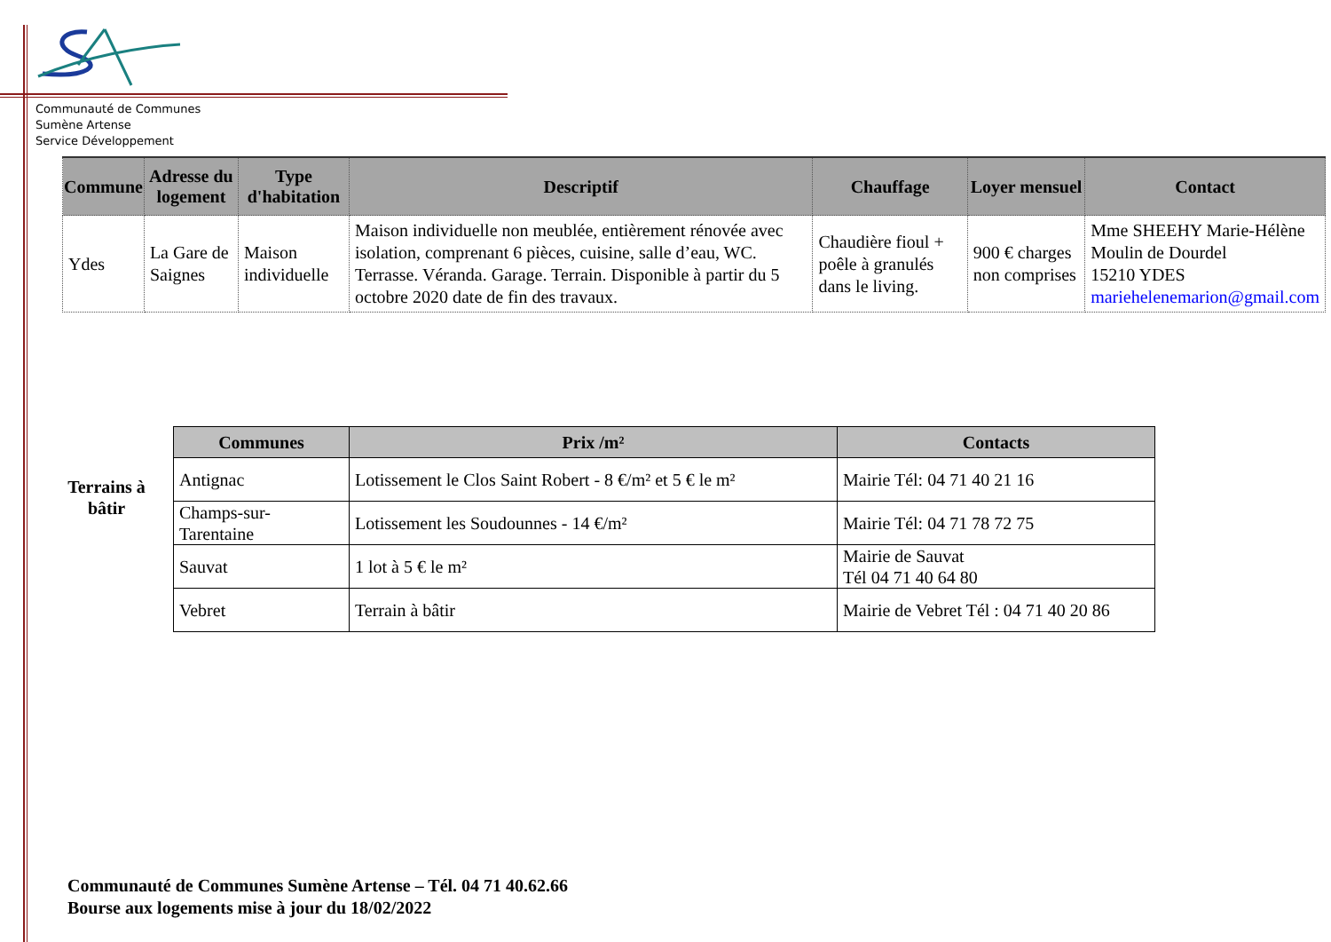Communauté de Communes
Sumène Artense
Service Développement
| Commune | Adresse du logement | Type d'habitation | Descriptif | Chauffage | Loyer mensuel | Contact |
| --- | --- | --- | --- | --- | --- | --- |
| Ydes | La Gare de Saignes | Maison individuelle | Maison individuelle non meublée, entièrement rénovée avec isolation, comprenant 6 pièces, cuisine, salle d’eau, WC. Terrasse. Véranda. Garage. Terrain. Disponible à partir du 5 octobre 2020 date de fin des travaux. | Chaudière fioul + poêle à granulés dans le living. | 900 € charges non comprises | Mme SHEEHY Marie-Hélène Moulin de Dourdel 15210 YDES mariehelenemarion@gmail.com |
Terrains à bâtir
| Communes | Prix /m² | Contacts |
| --- | --- | --- |
| Antignac | Lotissement le Clos Saint Robert - 8 €/m² et 5 € le m² | Mairie Tél: 04 71 40 21 16 |
| Champs-sur-Tarentaine | Lotissement les Soudounnes - 14 €/m² | Mairie Tél: 04 71 78 72 75 |
| Sauvat | 1 lot à 5 € le m² | Mairie de Sauvat Tél 04 71 40 64 80 |
| Vebret | Terrain à bâtir | Mairie de Vebret Tél : 04 71 40 20 86 |
Communauté de Communes Sumène Artense – Tél. 04 71 40.62.66
Bourse aux logements mise à jour du 18/02/2022